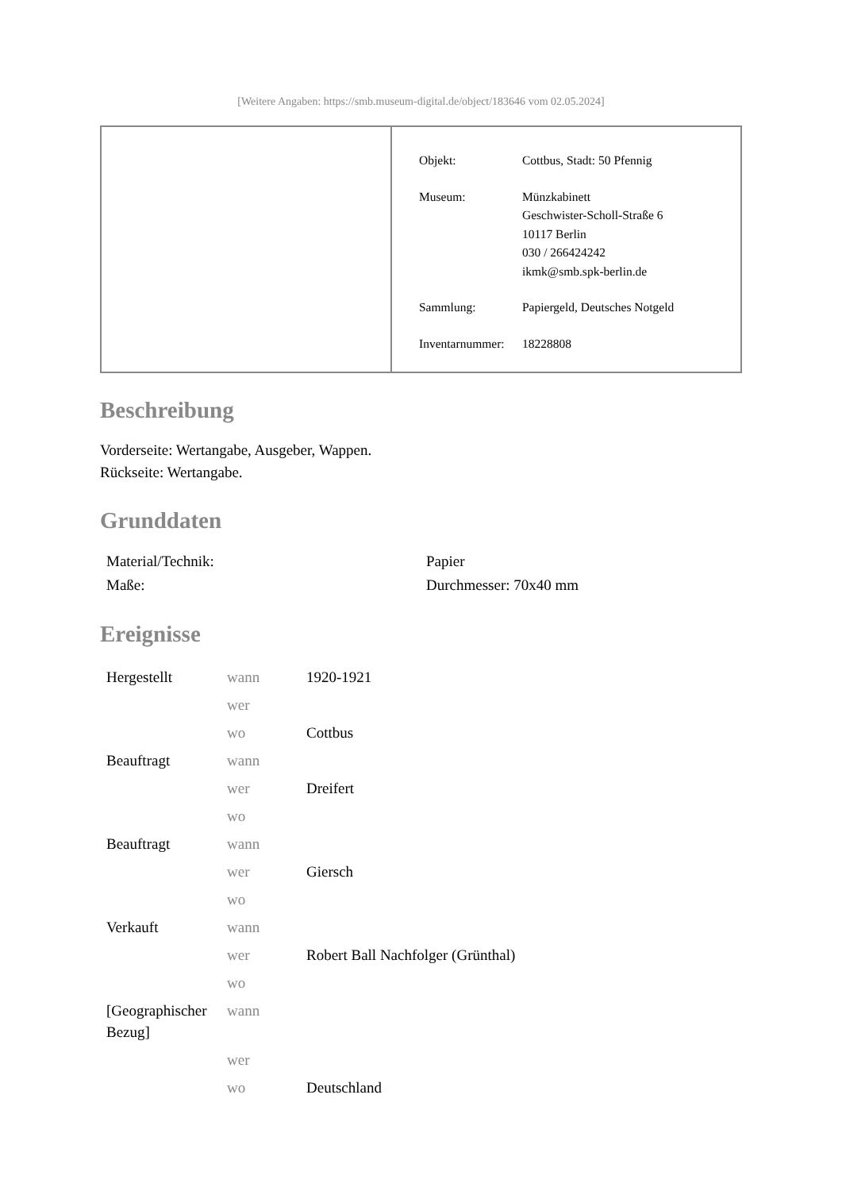[Weitere Angaben: https://smb.museum-digital.de/object/183646 vom 02.05.2024]
| Objekt: | Cottbus, Stadt: 50 Pfennig |
| Museum: | Münzkabinett Geschwister-Scholl-Straße 6 10117 Berlin 030 / 266424242 ikmk@smb.spk-berlin.de |
| Sammlung: | Papiergeld, Deutsches Notgeld |
| Inventarnummer: | 18228808 |
Beschreibung
Vorderseite: Wertangabe, Ausgeber, Wappen.
Rückseite: Wertangabe.
Grunddaten
| Material/Technik: | Papier |
| Maße: | Durchmesser: 70x40 mm |
Ereignisse
| Hergestellt | wann | 1920-1921 |
| | wer | |
| | wo | Cottbus |
| Beauftragt | wann | |
| | wer | Dreifert |
| | wo | |
| Beauftragt | wann | |
| | wer | Giersch |
| | wo | |
| Verkauft | wann | |
| | wer | Robert Ball Nachfolger (Grünthal) |
| | wo | |
| [Geographischer Bezug] | wann | |
| | wer | |
| | wo | Deutschland |